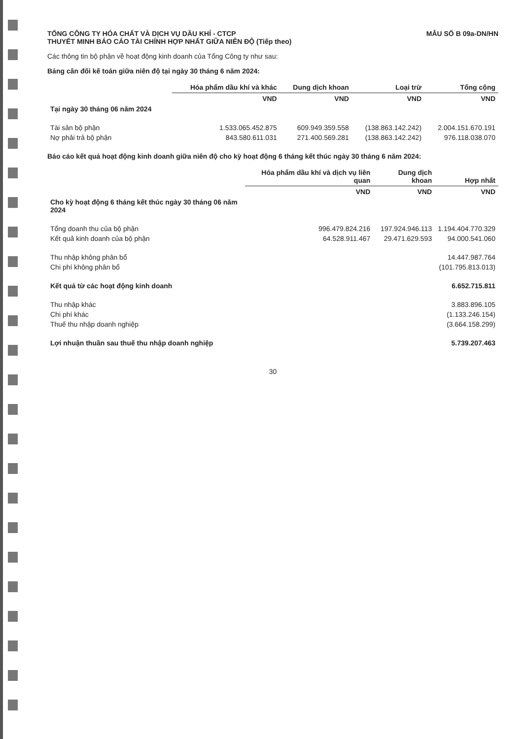TỔNG CÔNG TY HÓA CHẤT VÀ DỊCH VỤ DẦU KHÍ - CTCP
THUYẾT MINH BÁO CÁO TÀI CHÍNH HỢP NHẤT GIỮA NIÊN ĐỘ (Tiếp theo)
MẪU SỐ B 09a-DN/HN
Các thông tin bộ phận về hoạt động kinh doanh của Tổng Công ty như sau:
Bảng cân đối kế toán giữa niên độ tại ngày 30 tháng 6 năm 2024:
| | Hóa phẩm dầu khí và khác | Dung dịch khoan | Loại trừ | Tổng cộng |
| --- | --- | --- | --- | --- |
| | VND | VND | VND | VND |
| Tại ngày 30 tháng 06 năm 2024 | | | | |
| Tài sản bộ phận | 1.533.065.452.875 | 609.949.359.558 | (138.863.142.242) | 2.004.151.670.191 |
| Nợ phải trả bộ phận | 843.580.611.031 | 271.400.569.281 | (138.863.142.242) | 976.118.038.070 |
Báo cáo kết quả hoạt động kinh doanh giữa niên độ cho kỳ hoạt động 6 tháng kết thúc ngày 30 tháng 6 năm 2024:
| | Hóa phẩm dầu khí và dịch vụ liên quan | Dung dịch khoan | Hợp nhất |
| --- | --- | --- | --- |
| | VND | VND | VND |
| Cho kỳ hoạt động 6 tháng kết thúc ngày 30 tháng 06 năm 2024 | | | |
| Tổng doanh thu của bộ phận | 996.479.824.216 | 197.924.946.113 | 1.194.404.770.329 |
| Kết quả kinh doanh của bộ phận | 64.528.911.467 | 29.471.629.593 | 94.000.541.060 |
| Thu nhập không phân bổ | | | 14.447.987.764 |
| Chi phí không phân bổ | | | (101.795.813.013) |
| Kết quả từ các hoạt động kinh doanh | | | 6.652.715.811 |
| Thu nhập khác | | | 3.883.896.105 |
| Chi phí khác | | | (1.133.246.154) |
| Thuế thu nhập doanh nghiệp | | | (3.664.158.299) |
| Lợi nhuận thuần sau thuế thu nhập doanh nghiệp | | | 5.739.207.463 |
30